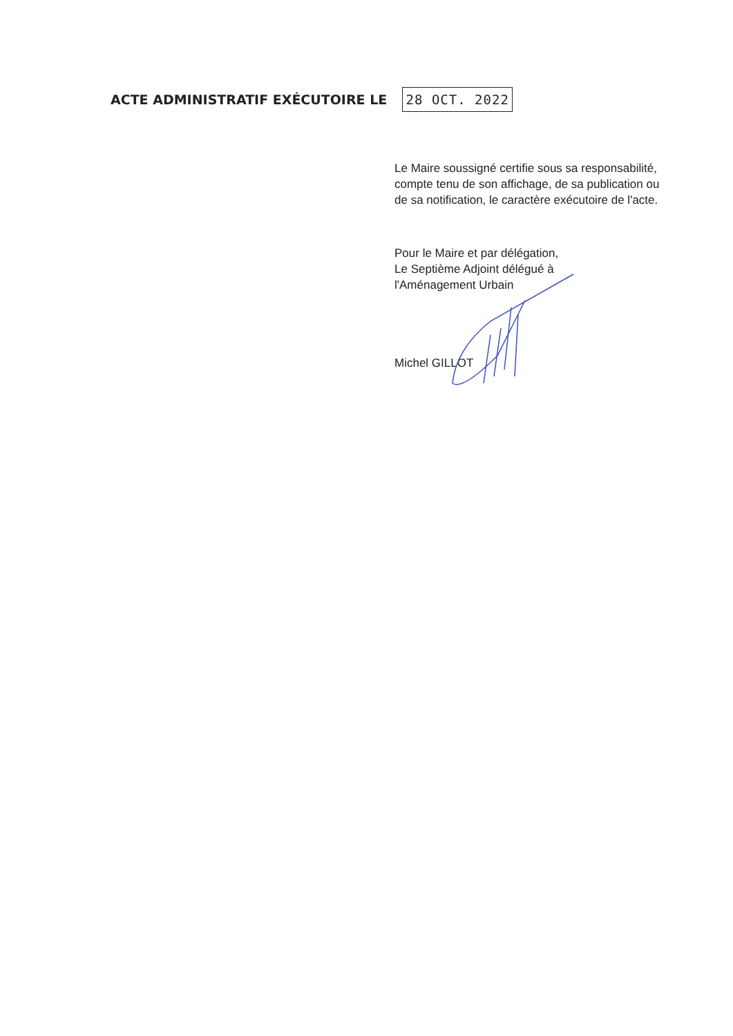ACTE ADMINISTRATIF EXÉCUTOIRE LE
28 OCT. 2022
Le Maire soussigné certifie sous sa responsabilité,
compte tenu de son affichage, de sa publication ou
de sa notification, le caractère exécutoire de l'acte.
Pour le Maire et par délégation,
Le Septième Adjoint délégué à
l'Aménagement Urbain
Michel GILLOT